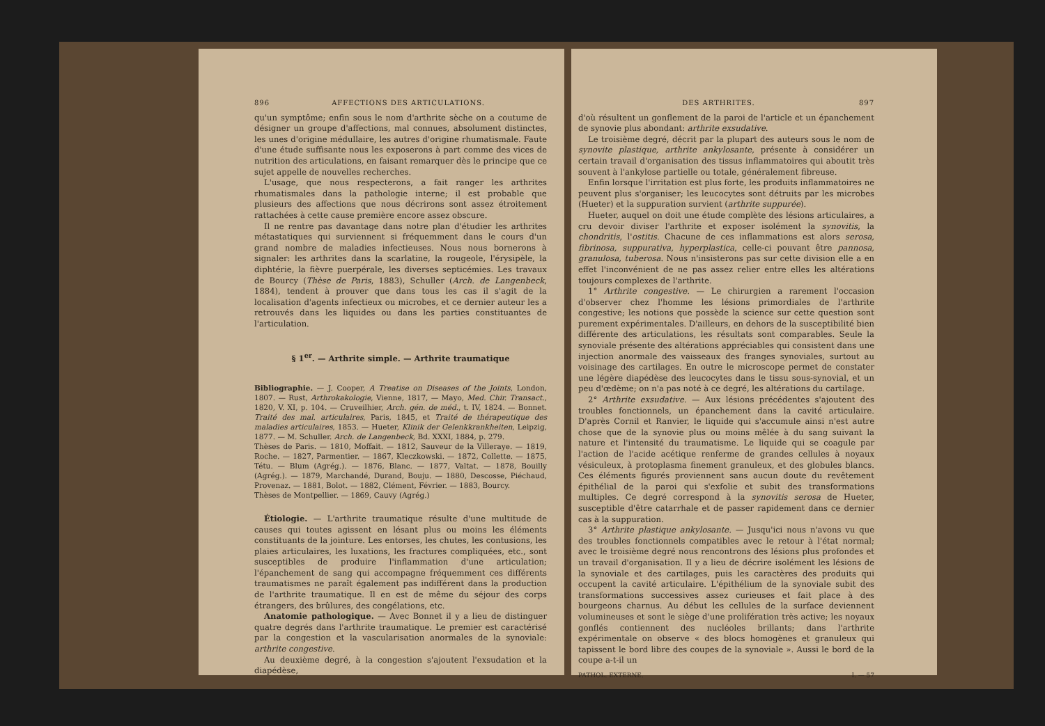896 AFFECTIONS DES ARTICULATIONS.
qu'un symptôme; enfin sous le nom d'arthrite sèche on a coutume de désigner un groupe d'affections, mal connues, absolument distinctes, les unes d'origine médullaire, les autres d'origine rhumatismale. Faute d'une étude suffisante nous les exposerons à part comme des vices de nutrition des articulations, en faisant remarquer dès le principe que ce sujet appelle de nouvelles recherches.
L'usage, que nous respecterons, a fait ranger les arthrites rhumatismales dans la pathologie interne; il est probable que plusieurs des affections que nous décrirons sont assez étroitement rattachées à cette cause première encore assez obscure.
Il ne rentre pas davantage dans notre plan d'étudier les arthrites métastatiques qui surviennent si fréquemment dans le cours d'un grand nombre de maladies infectieuses. Nous nous bornerons à signaler: les arthrites dans la scarlatine, la rougeole, l'érysipèle, la diphtérie, la fièvre puerpérale, les diverses septicémies. Les travaux de Bourcy (Thèse de Paris, 1883), Schuller (Arch. de Langenbeck, 1884), tendent à prouver que dans tous les cas il s'agit de la localisation d'agents infectieux ou microbes, et ce dernier auteur les a retrouvés dans les liquides ou dans les parties constituantes de l'articulation.
§ 1<sup>er</sup>. — Arthrite simple. — Arthrite traumatique
Bibliographie. — J. Cooper, A Treatise on Diseases of the Joints, London, 1807. — Rust, Arthrokakologie, Vienne, 1817, — Mayo, Med. Chir. Transact., 1820, V. XI, p. 104. — Cruveilhier, Arch. gén. de méd., t. IV, 1824. — Bonnet. Traité des mal. articulaires, Paris, 1845, et Traité de thérapeutique des maladies articulaires, 1853. — Hueter, Klinik der Gelenkkrankheiten, Leipzig, 1877. — M. Schuller. Arch. de Langenbeck, Bd. XXXI, 1884, p. 279.
Thèses de Paris. — 1810, Moffait. — 1812, Sauveur de la Villeraye. — 1819, Roche. — 1827, Parmentier. — 1867, Kleczkowski. — 1872, Collette. — 1875, Tétu. — Blum (Agrég.). — 1876, Blanc. — 1877, Valtat. — 1878, Bouilly (Agrég.). — 1879, Marchandé, Durand, Bouju. — 1880, Descosse, Piéchaud, Provenaz. — 1881, Bolot. — 1882, Clément, Février. — 1883, Bourcy.
Thèses de Montpellier. — 1869, Cauvy (Agrég.)
Étiologie. — L'arthrite traumatique résulte d'une multitude de causes qui toutes agissent en lésant plus ou moins les éléments constituants de la jointure. Les entorses, les chutes, les contusions, les plaies articulaires, les luxations, les fractures compliquées, etc., sont susceptibles de produire l'inflammation d'une articulation; l'épanchement de sang qui accompagne fréquemment ces différents traumatismes ne paraît également pas indifférent dans la production de l'arthrite traumatique. Il en est de même du séjour des corps étrangers, des brûlures, des congélations, etc.
Anatomie pathologique. — Avec Bonnet il y a lieu de distinguer quatre degrés dans l'arthrite traumatique. Le premier est caractérisé par la congestion et la vascularisation anormales de la synoviale: arthrite congestive.
Au deuxième degré, à la congestion s'ajoutent l'exsudation et la diapédèse,
DES ARTHRITES. 897
d'où résultent un gonflement de la paroi de l'article et un épanchement de synovie plus abondant: arthrite exsudative.
Le troisième degré, décrit par la plupart des auteurs sous le nom de synovite plastique, arthrite ankylosante, présente à considérer un certain travail d'organisation des tissus inflammatoires qui aboutit très souvent à l'ankylose partielle ou totale, généralement fibreuse.
Enfin lorsque l'irritation est plus forte, les produits inflammatoires ne peuvent plus s'organiser; les leucocytes sont détruits par les microbes (Hueter) et la suppuration survient (arthrite suppurée).
Hueter, auquel on doit une étude complète des lésions articulaires, a cru devoir diviser l'arthrite et exposer isolément la synovitis, la chondritis, l'ostitis. Chacune de ces inflammations est alors serosa, fibrinosa, suppurativa, hyperplastica, celle-ci pouvant être pannosa, granulosa, tuberosa. Nous n'insisterons pas sur cette division elle a en effet l'inconvénient de ne pas assez relier entre elles les altérations toujours complexes de l'arthrite.
1° Arthrite congestive. — Le chirurgien a rarement l'occasion d'observer chez l'homme les lésions primordiales de l'arthrite congestive; les notions que possède la science sur cette question sont purement expérimentales. D'ailleurs, en dehors de la susceptibilité bien différente des articulations, les résultats sont comparables. Seule la synoviale présente des altérations appréciables qui consistent dans une injection anormale des vaisseaux des franges synoviales, surtout au voisinage des cartilages. En outre le microscope permet de constater une légère diapédèse des leucocytes dans le tissu sous-synovial, et un peu d'œdème; on n'a pas noté à ce degré, les altérations du cartilage.
2° Arthrite exsudative. — Aux lésions précédentes s'ajoutent des troubles fonctionnels, un épanchement dans la cavité articulaire. D'après Cornil et Ranvier, le liquide qui s'accumule ainsi n'est autre chose que de la synovie plus ou moins mêlée à du sang suivant la nature et l'intensité du traumatisme. Le liquide qui se coagule par l'action de l'acide acétique renferme de grandes cellules à noyaux vésiculeux, à protoplasma finement granuleux, et des globules blancs. Ces éléments figurés proviennent sans aucun doute du revêtement épithélial de la paroi qui s'exfolie et subit des transformations multiples. Ce degré correspond à la synovitis serosa de Hueter, susceptible d'être catarrhale et de passer rapidement dans ce dernier cas à la suppuration.
3° Arthrite plastique ankylosante. — Jusqu'ici nous n'avons vu que des troubles fonctionnels compatibles avec le retour à l'état normal; avec le troisième degré nous rencontrons des lésions plus profondes et un travail d'organisation. Il y a lieu de décrire isolément les lésions de la synoviale et des cartilages, puis les caractères des produits qui occupent la cavité articulaire. L'épithélium de la synoviale subit des transformations successives assez curieuses et fait place à des bourgeons charnus. Au début les cellules de la surface deviennent volumineuses et sont le siège d'une prolifération très active; les noyaux gonflés contiennent des nucléoles brillants; dans l'arthrite expérimentale on observe « des blocs homogènes et granuleux qui tapissent le bord libre des coupes de la synoviale ». Aussi le bord de la coupe a-t-il un
PATHOL. EXTERNE. I. — 57